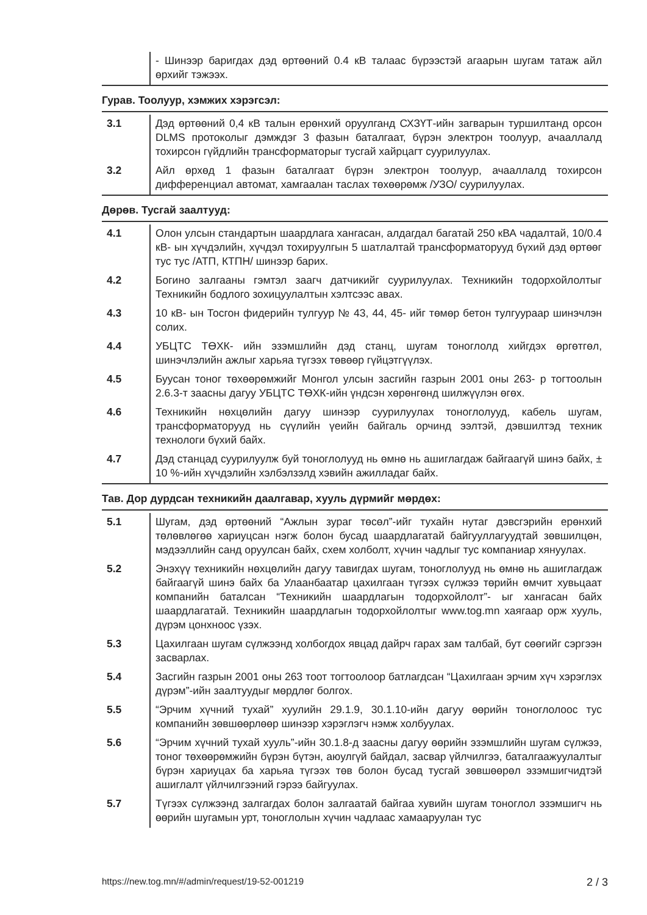| | - Шинээр баригдах дэд өртөөний 0.4 кВ талаас бүрээстэй агаарын шугам татаж айл өрхийг тэжээх. |
Гурав. Тоолуур, хэмжих хэрэгсэл:
| 3.1 | Дэд өртөөний 0,4 кВ талын ерөнхий оруулганд СХЗҮТ-ийн загварын туршилтанд орсон DLMS протоколыг дэмждэг 3 фазын баталгаат, бүрэн электрон тоолуур, ачааллалд тохирсон гүйдлийн трансформаторыг тусгай хайрцагт суурилуулах. |
| 3.2 | Айл өрхөд 1 фазын баталгаат бүрэн электрон тоолуур, ачааллалд тохирсон дифференциал автомат, хамгаалан таслах төхөөрөмж /УЗО/ суурилуулах. |
Дөрөв. Тусгай заалтууд:
| 4.1 | Олон улсын стандартын шаардлага хангасан, алдагдал багатай 250 кВА чадалтай, 10/0.4 кВ- ын хүчдэлийн, хүчдэл тохируулгын 5 шатлалтай трансформаторууд бүхий дэд өртөөг тус тус /АТП, КТПН/ шинээр барих. |
| 4.2 | Богино залгааны гэмтэл заагч датчикийг суурилуулах. Техникийн тодорхойлолтыг Техникийн бодлого зохицуулалтын хэлтсээс авах. |
| 4.3 | 10 кВ- ын Тосгон фидерийн тулгуур № 43, 44, 45- ийг төмөр бетон тулгуураар шинэчлэн солих. |
| 4.4 | УБЦТС ТӨХК- ийн эзэмшлийн дэд станц, шугам тоноглолд хийгдэх өргөтгөл, шинэчлэлийн ажлыг харьяа түгээх төвөөр гүйцэтгүүлэх. |
| 4.5 | Буусан тоног төхөөрөмжийг Монгол улсын засгийн газрын 2001 оны 263- р тогтоолын 2.6.3-т заасны дагуу УБЦТС ТӨХК-ийн үндсэн хөрөнгөнд шилжүүлэн өгөх. |
| 4.6 | Техникийн нөхцөлийн дагуу шинээр суурилуулах тоноглолууд, кабель шугам, трансформаторууд нь сүүлийн үеийн байгаль орчинд ээлтэй, дэвшилтэд техник технологи бүхий байх. |
| 4.7 | Дэд станцад суурилуулж буй тоноглолууд нь өмнө нь ашиглагдаж байгаагүй шинэ байх, ± 10 %-ийн хүчдэлийн хэлбэлзэлд хэвийн ажилладаг байх. |
Тав. Дор дурдсан техникийн даалгавар, хууль дүрмийг мөрдөх:
| 5.1 | Шугам, дэд өртөөний “Ажлын зураг төсөл”-ийг тухайн нутаг дэвсгэрийн ерөнхий төлөвлөгөө хариуцсан нэгж болон бусад шаардлагатай байгууллагуудтай зөвшилцөн, мэдээллийн санд оруулсан байх, схем холболт, хүчин чадлыг тус компаниар хянуулах. |
| 5.2 | Энэхүү техникийн нөхцөлийн дагуу тавигдах шугам, тоноглолууд нь өмнө нь ашиглагдаж байгаагүй шинэ байх ба Улаанбаатар цахилгаан түгээх сүлжээ төрийн өмчит хувьцаат компанийн баталсан “Техникийн шаардлагын тодорхойлолт”- ыг хангасан байх шаардлагатай. Техникийн шаардлагын тодорхойлолтыг www.tog.mn хаягаар орж хууль, дүрэм цонхноос үзэх. |
| 5.3 | Цахилгаан шугам сүлжээнд холбогдох явцад дайрч гарах зам талбай, бут сөөгийг сэргээн засварлах. |
| 5.4 | Засгийн газрын 2001 оны 263 тоот тогтоолоор батлагдсан “Цахилгаан эрчим хүч хэрэглэх дүрэм”-ийн заалтуудыг мөрдлөг болгох. |
| 5.5 | “Эрчим хүчний тухай” хуулийн 29.1.9, 30.1.10-ийн дагуу өөрийн тоноглолоос тус компанийн зөвшөөрлөөр шинээр хэрэглэгч нэмж холбуулах. |
| 5.6 | “Эрчим хүчний тухай хууль”-ийн 30.1.8-д заасны дагуу өөрийн эзэмшлийн шугам сүлжээ, тоног төхөөрөмжийн бүрэн бүтэн, аюулгүй байдал, засвар үйлчилгээ, баталгаажуулалтыг бүрэн хариуцах ба харьяа түгээх төв болон бусад тусгай зөвшөөрөл эзэмшигчидтэй ашиглалт үйлчилгээний гэрээ байгуулах. |
| 5.7 | Түгээх сүлжээнд залгагдах болон залгаатай байгаа хувийн шугам тоноглол эзэмшигч нь өөрийн шугамын урт, тоноглолын хүчин чадлаас хамааруулан тус |
https://new.tog.mn/#/admin/request/19-52-001219 2 / 3